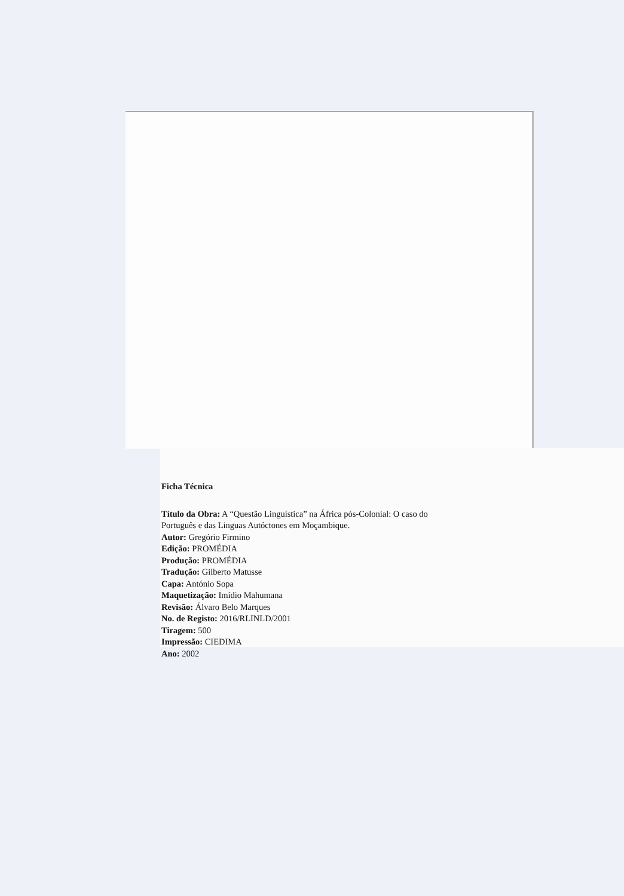Ficha Técnica
Título da Obra: A “Questão Linguística” na África pós-Colonial: O caso do Português e das Linguas Autóctones em Moçambique.
Autor: Gregório Firmino
Edição: PROMÉDIA
Produção: PROMÉDIA
Tradução: Gilberto Matusse
Capa: António Sopa
Maquetização: Imídio Mahumana
Revisão: Álvaro Belo Marques
No. de Registo: 2016/RLINLD/2001
Tiragem: 500
Impressão: CIEDIMA
Ano: 2002